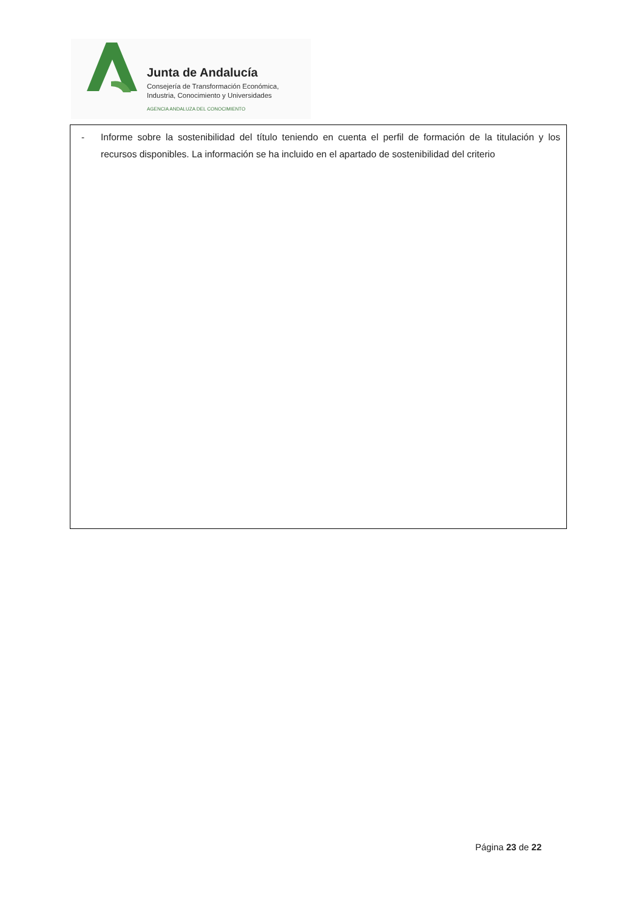Junta de Andalucía
Consejería de Transformación Económica,
Industria, Conocimiento y Universidades
AGENCIA ANDALUZA DEL CONOCIMIENTO
- Informe sobre la sostenibilidad del título teniendo en cuenta el perfil de formación de la titulación y los recursos disponibles. La información se ha incluido en el apartado de sostenibilidad del criterio
Página 23 de 22